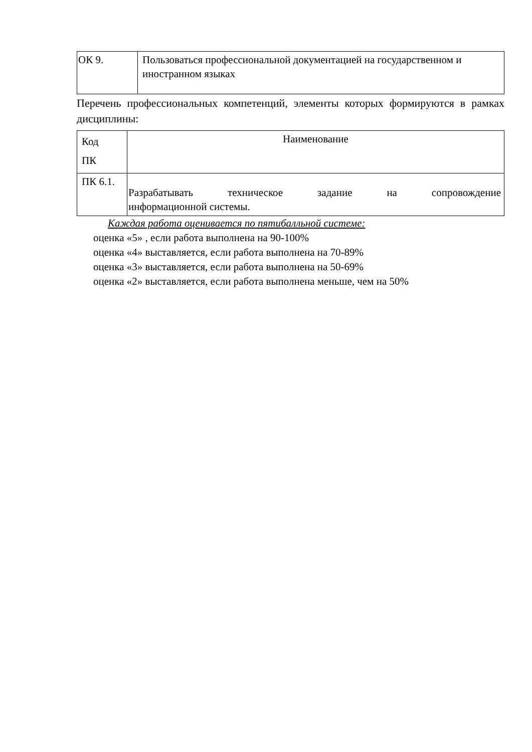| ОК 9. | Пользоваться профессиональной документацией на государственном и иностранном языках |
Перечень профессиональных компетенций, элементы которых формируются в рамках дисциплины:
| Код ПК | Наименование |
| ПК 6.1. | Разрабатывать техническое задание на сопровождение информационной системы. |
Каждая работа оценивается по пятибалльной системе:
оценка «5» , если работа выполнена на 90-100%
оценка «4» выставляется, если работа выполнена на 70-89%
оценка «3» выставляется, если работа выполнена на 50-69%
оценка «2» выставляется, если работа выполнена меньше, чем на 50%